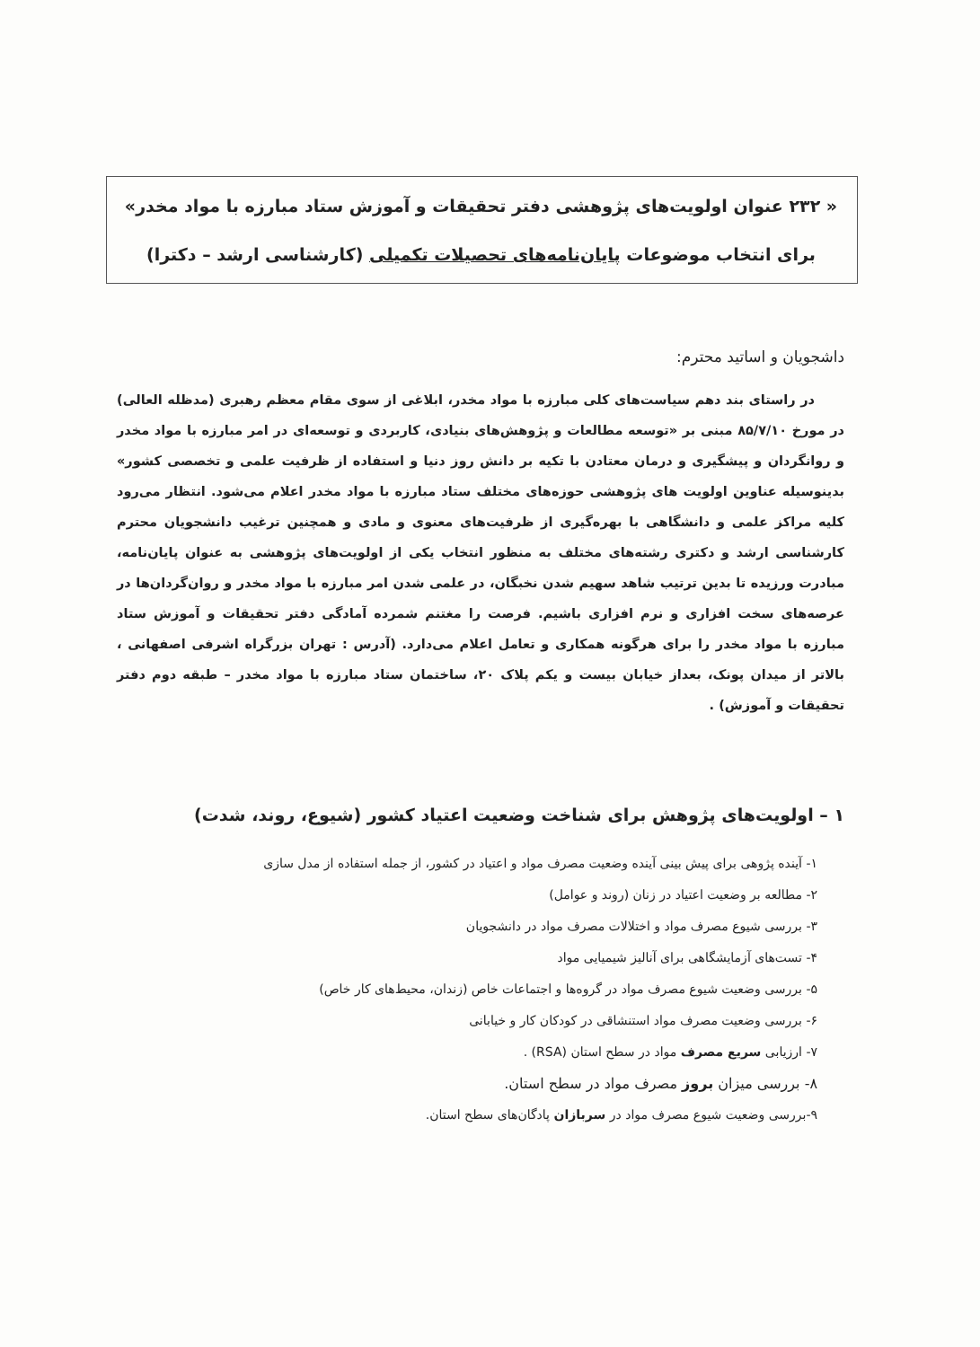« ۲۳۲ عنوان اولویت‌های پژوهشی دفتر تحقیقات و آموزش ستاد مبارزه با مواد مخدر»
برای انتخاب موضوعات پایان‌نامه‌های تحصیلات تکمیلی (کارشناسی ارشد – دکترا)
داشجویان و اساتید محترم:
در راستای بند دهم سیاست‌های کلی مبارزه با مواد مخدر، ابلاغی از سوی مقام معظم رهبری (مدظله العالی) در مورخ ۸۵/۷/۱۰ مبنی بر «توسعه مطالعات و پژوهش‌های بنیادی، کاربردی و توسعه‌ای در امر مبارزه با مواد مخدر و روانگردان و پیشگیری و درمان معتادن با تکیه بر دانش روز دنیا و استفاده از ظرفیت علمی و تخصصی کشور» بدینوسیله عناوین اولویت های پژوهشی حوزه‌های مختلف ستاد مبارزه با مواد مخدر اعلام می‌شود. انتظار می‌رود کلیه مراکز علمی و دانشگاهی با بهره‌گیری از ظرفیت‌های معنوی و مادی و همچنین ترغیب دانشجویان محترم کارشناسی ارشد و دکتری رشته‌های مختلف به منظور انتخاب یکی از اولویت‌های پژوهشی به عنوان پایان‌نامه، مبادرت ورزیده تا بدین ترتیب شاهد سهیم شدن نخبگان، در علمی شدن امر مبارزه با مواد مخدر و روان‌گردان‌ها در عرصه‌های سخت افزاری و نرم افزاری باشیم. فرصت را مغتنم شمرده آمادگی دفتر تحقیقات و آموزش ستاد مبارزه با مواد مخدر را برای هرگونه همکاری و تعامل اعلام می‌دارد. (آدرس : تهران بزرگراه اشرفی اصفهانی ، بالاتر از میدان پونک، بعداز خیابان بیست و یکم پلاک ۲۰، ساختمان ستاد مبارزه با مواد مخدر – طبقه دوم دفتر تحقیقات و آموزش) .
۱ – اولویت‌های پژوهش برای شناخت وضعیت اعتیاد کشور (شیوع، روند، شدت)
۱- آینده پژوهی برای پیش بینی آینده وضعیت مصرف مواد و اعتیاد در کشور، از جمله استفاده از مدل سازی
۲- مطالعه بر وضعیت اعتیاد در زنان (روند و عوامل)
۳- بررسی شیوع مصرف مواد و اختلالات مصرف مواد در دانشجویان
۴- تست‌های آزمایشگاهی برای آنالیز شیمیایی مواد
۵- بررسی وضعیت شیوع مصرف مواد در گروه‌ها و اجتماعات خاص (زندان، محیط‌های کار خاص)
۶- بررسی وضعیت مصرف مواد استنشاقی در کودکان کار و خیابانی
۷- ارزیابی سریع مصرف مواد در سطح استان (RSA) .
۸- بررسی میزان بروز مصرف مواد در سطح استان.
۹-بررسی وضعیت شیوع مصرف مواد در سربازان پادگان‌های سطح استان.